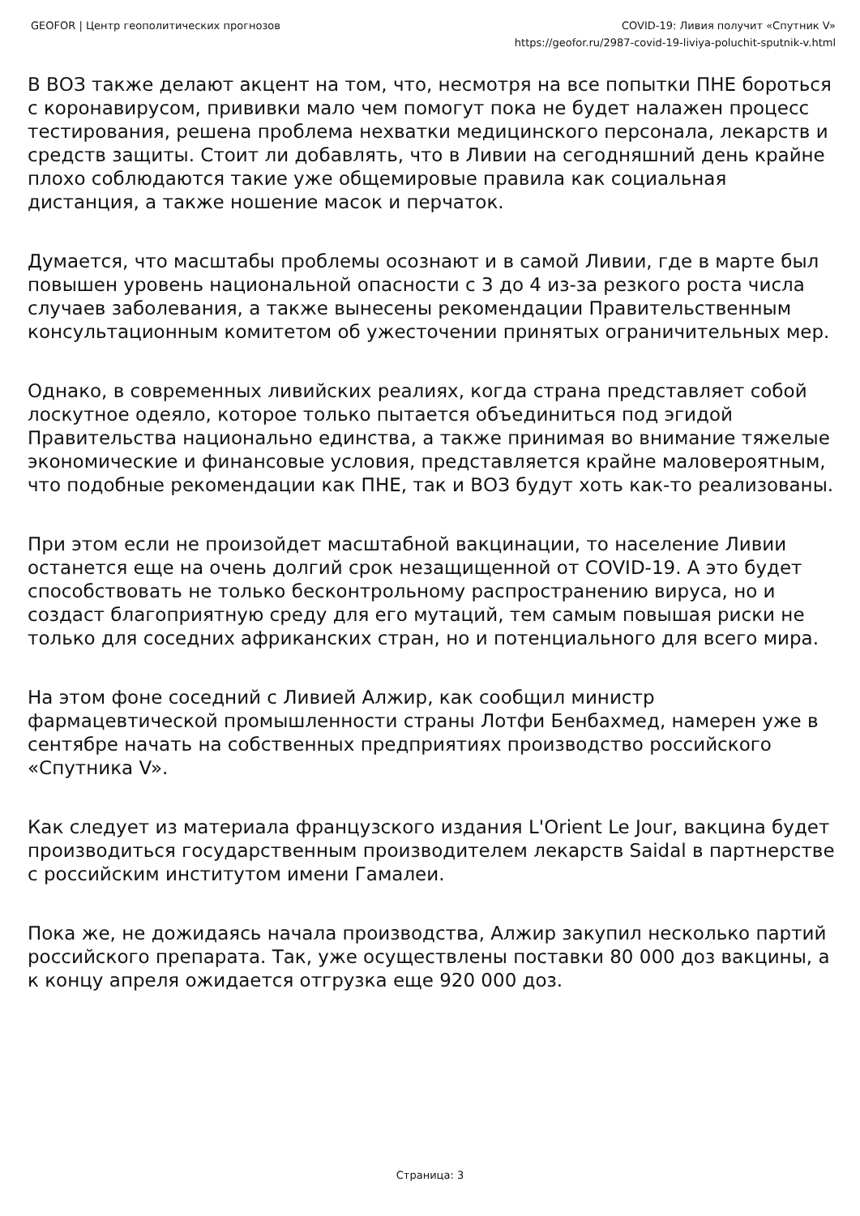GEOFOR | Центр геополитических прогнозов COVID-19: Ливия получит «Спутник V»
https://geofor.ru/2987-covid-19-liviya-poluchit-sputnik-v.html
В ВОЗ также делают акцент на том, что, несмотря на все попытки ПНЕ бороться с коронавирусом, прививки мало чем помогут пока не будет налажен процесс тестирования, решена проблема нехватки медицинского персонала, лекарств и средств защиты. Стоит ли добавлять, что в Ливии на сегодняшний день крайне плохо соблюдаются такие уже общемировые правила как социальная дистанция, а также ношение масок и перчаток.
Думается, что масштабы проблемы осознают и в самой Ливии, где в марте был повышен уровень национальной опасности с 3 до 4 из-за резкого роста числа случаев заболевания, а также вынесены рекомендации Правительственным консультационным комитетом об ужесточении принятых ограничительных мер.
Однако, в современных ливийских реалиях, когда страна представляет собой лоскутное одеяло, которое только пытается объединиться под эгидой Правительства национально единства, а также принимая во внимание тяжелые экономические и финансовые условия, представляется крайне маловероятным, что подобные рекомендации как ПНЕ, так и ВОЗ будут хоть как-то реализованы.
При этом если не произойдет масштабной вакцинации, то население Ливии останется еще на очень долгий срок незащищенной от COVID-19. А это будет способствовать не только бесконтрольному распространению вируса, но и создаст благоприятную среду для его мутаций, тем самым повышая риски не только для соседних африканских стран, но и потенциального для всего мира.
На этом фоне соседний с Ливией Алжир, как сообщил министр фармацевтической промышленности страны Лотфи Бенбахмед, намерен уже в сентябре начать на собственных предприятиях производство российского «Спутника V».
Как следует из материала французского издания L'Orient Le Jour, вакцина будет производиться государственным производителем лекарств Saidal в партнерстве с российским институтом имени Гамалеи.
Пока же, не дожидаясь начала производства, Алжир закупил несколько партий российского препарата. Так, уже осуществлены поставки 80 000 доз вакцины, а к концу апреля ожидается отгрузка еще 920 000 доз.
Страница: 3